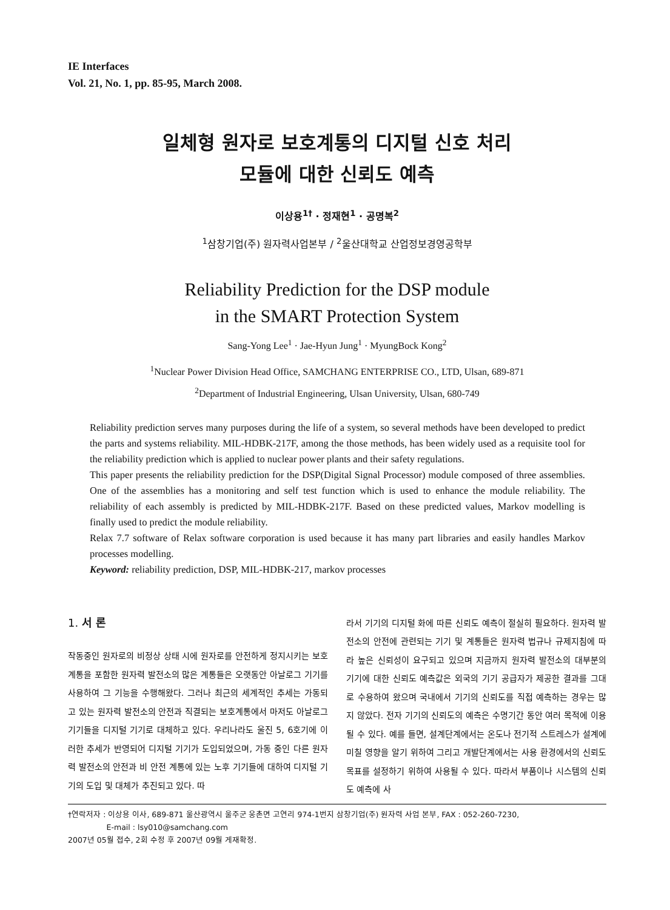IE Interfaces
Vol. 21, No. 1, pp. 85-95, March 2008.
일체형 원자로 보호계통의 디지털 신호 처리
모듈에 대한 신뢰도 예측
이상용<sup>1†</sup> · 정재현<sup>1</sup> · 공명복<sup>2</sup>
<sup>1</sup> 삼창기업(주) 원자력사업본부 / <sup>2</sup>울산대학교 산업정보경영공학부
Reliability Prediction for the DSP module
in the SMART Protection System
Sang-Yong Lee<sup>1</sup> · Jae-Hyun Jung<sup>1</sup> · MyungBock Kong<sup>2</sup>
<sup>1</sup> Nuclear Power Division Head Office, SAMCHANG ENTERPRISE CO., LTD, Ulsan, 689-871
<sup>2</sup> Department of Industrial Engineering, Ulsan University, Ulsan, 680-749
Reliability prediction serves many purposes during the life of a system, so several methods have been developed to predict the parts and systems reliability. MIL-HDBK-217F, among the those methods, has been widely used as a requisite tool for the reliability prediction which is applied to nuclear power plants and their safety regulations.
This paper presents the reliability prediction for the DSP(Digital Signal Processor) module composed of three assemblies. One of the assemblies has a monitoring and self test function which is used to enhance the module reliability. The reliability of each assembly is predicted by MIL-HDBK-217F. Based on these predicted values, Markov modelling is finally used to predict the module reliability.
Relax 7.7 software of Relax software corporation is used because it has many part libraries and easily handles Markov processes modelling.
Keyword: reliability prediction, DSP, MIL-HDBK-217, markov processes
1. 서 론
작동중인 원자로의 비정상 상태 시에 원자로를 안전하게 정지시키는 보호계통을 포함한 원자력 발전소의 많은 계통들은 오랫동안 아날로그 기기를 사용하여 그 기능을 수행해왔다. 그러나 최근의 세계적인 추세는 가동되고 있는 원자력 발전소의 안전과 직결되는 보호계통에서 마저도 아날로그 기기들을 디지털 기기로 대체하고 있다. 우리나라도 울진 5, 6호기에 이러한 추세가 반영되어 디지털 기기가 도입되었으며, 가동 중인 다른 원자력 발전소의 안전과 비 안전 계통에 있는 노후 기기들에 대하여 디지털 기기의 도입 및 대체가 추진되고 있다. 따
라서 기기의 디지털 화에 따른 신뢰도 예측이 절실히 필요하다. 원자력 발전소의 안전에 관련되는 기기 및 계통들은 원자력 법규나 규제지침에 따라 높은 신뢰성이 요구되고 있으며 지금까지 원자력 발전소의 대부분의 기기에 대한 신뢰도 예측값은 외국의 기기 공급자가 제공한 결과를 그대로 수용하여 왔으며 국내에서 기기의 신뢰도를 직접 예측하는 경우는 많지 않았다. 전자 기기의 신뢰도의 예측은 수명기간 동안 여러 목적에 이용될 수 있다. 예를 들면, 설계단계에서는 온도나 전기적 스트레스가 설계에 미칠 영향을 알기 위하여 그리고 개발단계에서는 사용 환경에서의 신뢰도 목표를 설정하기 위하여 사용될 수 있다. 따라서 부품이나 시스템의 신뢰도 예측에 사
†연락저자 : 이상용 이사, 689-871 울산광역시 울주군 웅촌면 고연리 974-1번지 삼창기업(주) 원자력 사업 본부, FAX : 052-260-7230,
E-mail : lsy010@samchang.com
2007년 05월 접수, 2회 수정 후 2007년 09월 게재확정.